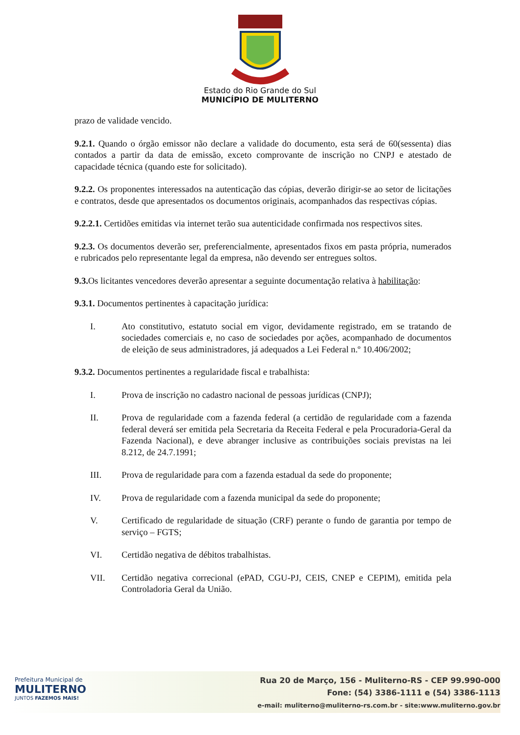Estado do Rio Grande do Sul
MUNICÍPIO DE MULITERNO
prazo de validade vencido.
9.2.1. Quando o órgão emissor não declare a validade do documento, esta será de 60(sessenta) dias contados a partir da data de emissão, exceto comprovante de inscrição no CNPJ e atestado de capacidade técnica (quando este for solicitado).
9.2.2. Os proponentes interessados na autenticação das cópias, deverão dirigir-se ao setor de licitações e contratos, desde que apresentados os documentos originais, acompanhados das respectivas cópias.
9.2.2.1. Certidões emitidas via internet terão sua autenticidade confirmada nos respectivos sites.
9.2.3. Os documentos deverão ser, preferencialmente, apresentados fixos em pasta própria, numerados e rubricados pelo representante legal da empresa, não devendo ser entregues soltos.
9.3. Os licitantes vencedores deverão apresentar a seguinte documentação relativa à habilitação:
9.3.1. Documentos pertinentes à capacitação jurídica:
I. Ato constitutivo, estatuto social em vigor, devidamente registrado, em se tratando de sociedades comerciais e, no caso de sociedades por ações, acompanhado de documentos de eleição de seus administradores, já adequados a Lei Federal n.º 10.406/2002;
9.3.2. Documentos pertinentes a regularidade fiscal e trabalhista:
I. Prova de inscrição no cadastro nacional de pessoas jurídicas (CNPJ);
II. Prova de regularidade com a fazenda federal (a certidão de regularidade com a fazenda federal deverá ser emitida pela Secretaria da Receita Federal e pela Procuradoria-Geral da Fazenda Nacional), e deve abranger inclusive as contribuições sociais previstas na lei 8.212, de 24.7.1991;
III. Prova de regularidade para com a fazenda estadual da sede do proponente;
IV. Prova de regularidade com a fazenda municipal da sede do proponente;
V. Certificado de regularidade de situação (CRF) perante o fundo de garantia por tempo de serviço – FGTS;
VI. Certidão negativa de débitos trabalhistas.
VII. Certidão negativa correcional (ePAD, CGU-PJ, CEIS, CNEP e CEPIM), emitida pela Controladoria Geral da União.
Prefeitura Municipal de
MULITERNO
JUNTOS FAZEMOS MAIS!
Rua 20 de Março, 156 - Muliterno-RS - CEP 99.990-000
Fone: (54) 3386-1111 e (54) 3386-1113
e-mail: muliterno@muliterno-rs.com.br - site:www.muliterno.gov.br